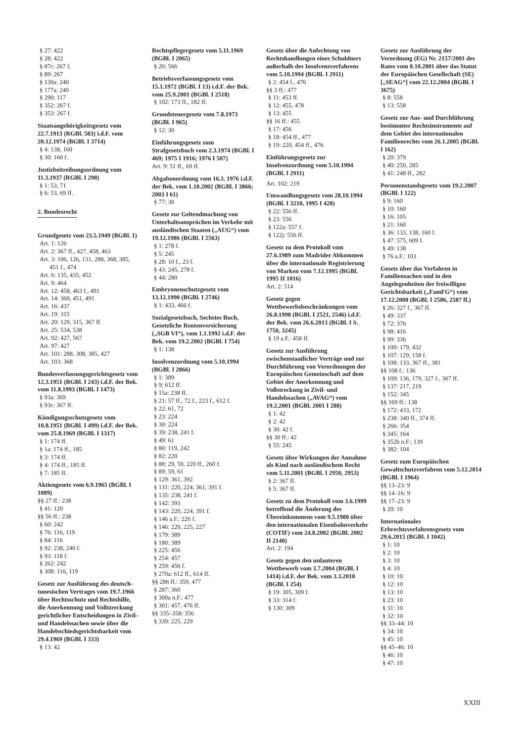§ 27: 422
§ 28: 422
§ 87c: 267 f.
§ 89: 267
§ 130a: 240
§ 177a: 240
§ 290: 117
§ 352: 267 f.
§ 353: 267 f.
Staatsangehörigkeitsgesetz vom 22.7.1913 (RGBl. 583) i.d.F. vom 20.12.1974 (BGBl. I 3714)
§ 4: 138, 160
§ 30: 160 f.
Justizbeitreibungsordnung vom 11.3.1937 (RGBl. I 298)
§ 1: 53, 71
§ 6: 53, 69 ff.
2. Bundesrecht
Grundgesetz vom 23.5.1949 (BGBl. 1)
Art. 1: 126
Art. 2: 367 ff., 427, 458, 463
Art. 3: 106, 126, 131, 288, 368, 385, 451 f., 474
Art. 6: 135, 435, 452
Art. 9: 464
Art. 12: 458, 463 f., 491
Art. 14: 360, 451, 491
Art. 16: 437
Art. 19: 315
Art. 20: 129, 315, 367 ff.
Art. 25: 534, 538
Art. 92: 427, 567
Art. 97: 427
Art. 101: 288, 308, 385, 427
Art. 103: 368
Bundesverfassungsgerichtsgesetz vom 12.3.1951 (BGBl. I 243) i.d.F. der Bek. vom 11.8.1993 (BGBl. I 1473)
§ 93a: 369
§ 93c: 367 ff.
Kündigungsschutzgesetz vom 10.8.1951 (BGBl. I 499) i.d.F. der Bek. vom 25.8.1969 (BGBl. I 1317)
§ 1: 174 ff.
§ 1a: 174 ff., 185
§ 3: 174 ff.
§ 4: 174 ff., 185 ff.
§ 7: 185 ff.
Aktiengesetz vom 6.9.1965 (BGBl. I 1089)
§§ 27 ff.: 238
§ 41: 120
§§ 56 ff.: 238
§ 60: 242
§ 76: 116, 119
§ 84: 116
§ 92: 238, 240 f.
§ 93: 118 f.
§ 262: 242
§ 308: 116, 119
Gesetz zur Ausführung des deutsch-tunesischen Vertrages vom 19.7.1966 über Rechtsschutz und Rechtshilfe, die Anerkennung und Vollstreckung gerichtlicher Entscheidungen in Zivil– und Handelssachen sowie über die Handelsschiedsgerichtsbarkeit vom 29.4.1969 (BGBl. I 333)
§ 13: 42
Rechtspflegergesetz vom 5.11.1969 (BGBl. I 2065)
§ 20: 566
Betriebsverfassungsgesetz vom 15.1.1972 (BGBl. I 13) i.d.F. der Bek. vom 25.9.2001 (BGBl. I 2518)
§ 102: 173 ff., 182 ff.
Grundsteuergesetz vom 7.8.1973 (BGBl. I 965)
§ 12: 30
Einführungsgesetz zum Strafgesetzbuch vom 2.3.1974 (BGBl. I 469; 1975 I 1916; 1976 I 507)
Art. 9: 51 ff., 69 ff.
Abgabenordnung vom 16.3. 1976 i.d.F. der Bek. vom 1.10.2002 (BGBl. I 3866; 2003 I 61)
§ 77: 30
Gesetz zur Geltendmachung von Unterhaltsansprüchen im Verkehr mit ausländischen Staaten („AUG“) vom 19.12.1986 (BGBl. I 2563)
§ 1: 278 f.
§ 5: 245
§ 28: 10 f., 23 f.
§ 43: 245, 278 f.
§ 44: 280
Embryonenschutzgesetz vom 13.12.1990 (BGBl. I 2746)
§ 1: 433, 466 f.
Sozialgesetzbuch, Sechstes Buch, Gesetzliche Rentenversicherung („SGB VI“), vom 1.1.1992 i.d.F. der Bek. vom 19.2.2002 (BGBl. I 754)
§ 1: 138
Insolvenzordnung vom 5.10.1994 (BGBl. I 2866)
§ 1: 389
§ 9: 612 ff.
§ 15a: 238 ff.
§ 21: 57 ff., 72 f., 223 f., 612 f.
§ 22: 61, 72
§ 23: 224
§ 30: 224
§ 39: 238, 241 f.
§ 49: 61
§ 80: 119, 242
§ 82: 220
§ 88: 29, 59, 220 ff., 260 f.
§ 89: 59, 61
§ 129: 361, 392
§ 131: 220, 224, 361, 391 f.
§ 135: 238, 241 f.
§ 142: 393
§ 143: 220, 224, 391 f.
§ 146 a.F.: 226 f.
§ 146: 220, 225, 227
§ 179: 389
§ 180: 389
§ 225: 456
§ 254: 457
§ 259: 456 f.
§ 270a: 612 ff., 614 ff.
§§ 286 ff.: 359, 477
§ 287: 360
§ 300a n.F.: 477
§ 301: 457, 476 ff.
§§ 335–358: 356
§ 339: 225, 229
Gesetz über die Anfechtung von Rechtshandlungen eines Schuldners außerhalb des Insolvenzverfahrens vom 5.10.1994 (BGBl. I 2911)
§ 2: 454 f., 476
§§ 3 ff.: 477
§ 11: 453 ff.
§ 12: 455, 478
§ 13: 455
§§ 16 ff.: 455
§ 17: 456
§ 18: 454 ff., 477
§ 19: 220, 454 ff., 476
Einführungsgesetz zur Insolvenzordnung vom 5.10.1994 (BGBl. I 2911)
Art. 102: 219
Umwandlungsgesetz vom 28.10.1994 (BGBl. I 3210, 1995 I 428)
§ 22: 556 ff.
§ 23: 556
§ 122a: 557 f.
§ 122j: 556 ff.
Gesetz zu dem Protokoll vom 27.6.1989 zum Madrider Abkommen über die internationale Registrierung von Marken vom 7.12.1995 (BGBl. 1995 II 1016)
Art. 2: 514
Gesetz gegen Wettbewerbsbeschränkungen vom 26.8.1998 (BGBl. I 2521, 2546) i.d.F. der Bek. vom 26.6.2013 (BGBl. I S. 1750, 3245)
§ 19 a.F.: 458 ff.
Gesetz zur Ausführung zwischenstaatlicher Verträge und zur Durchführung von Verordnungen der Europäischen Gemeinschaft auf dem Gebiet der Anerkennung und Vollstreckung in Zivil- und Handelssachen („AVAG“) vom 19.2.2001 (BGBl. 2001 I 288)
§ 1: 42
§ 2: 42
§ 30: 42 f.
§§ 30 ff.: 42
§ 55: 245
Gesetz über Wirkungen der Annahme als Kind nach ausländischem Recht vom 5.11.2001 (BGBl. I 2950, 2953)
§ 2: 367 ff.
§ 5: 367 ff.
Gesetz zu dem Protokoll vom 3.6.1999 betreffend die Änderung des Übereinkommens vom 9.5.1980 über den internationalen Eisenbahnverkehr (COTIF) vom 24.8.2002 (BGBl. 2002 II 2140)
Art. 2: 194
Gesetz gegen den unlauteren Wettbewerb vom 3.7.2004 (BGBl. I 1414) i.d.F. der Bek. vom 3.3.2010 (BGBl. I 254)
§ 19: 305, 309 f.
§ 33: 314 f.
§ 130: 309
Gesetz zur Ausführung der Verordnung (EG) Nr. 2157/2001 des Rates vom 8.10.2001 über das Statut der Europäischen Gesellschaft (SE) [„SEAG“] vom 22.12.2004 (BGBl. I 3675)
§ 8: 558
§ 13: 558
Gesetz zur Aus- und Durchführung bestimmter Rechtsinstrumente auf dem Gebiet des internationalen Familienrechts vom 26.1.2005 (BGBl. I 162)
§ 20: 379
§ 40: 250, 285
§ 41: 248 ff., 282
Personenstandsgesetz vom 19.2.2007 (BGBl. I 122)
§ 9: 160
§ 10: 160
§ 16: 105
§ 21: 160
§ 36: 133, 138, 160 f.
§ 47: 575, 609 f.
§ 49: 138
§ 76 a.F.: 103
Gesetz über das Verfahren in Familiensachen und in den Angelegenheiten der freiwilligen Gerichtsbarkeit („FamFG“) vom 17.12.2008 (BGBl. I 2586, 2587 ff.)
§ 26: 327 f., 367 ff.
§ 49: 337
§ 72: 376
§ 98: 416
§ 99: 336
§ 100: 179, 432
§ 107: 129, 158 f.
§ 108: 133, 367 ff., 381
§§ 108 f.: 136
§ 109: 136, 179, 327 f., 367 ff.
§ 137: 217, 219
§ 152: 345
§§ 169 ff.: 138
§ 172: 433, 172
§ 238: 340 ff., 374 ff.
§ 266: 354
§ 345: 164
§ 352b n.F.: 139
§ 382: 104
Gesetz zum Europäischen Gewaltschutzverfahren vom 5.12.2014 (BGBl. I 1964)
§§ 13–23: 9
§§ 14–16: 9
§§ 17–23: 9
§ 20: 10
Internationales Erbrechtsverfahrensgesetz vom 29.6.2015 (BGBl. I 1042)
§ 1: 10
§ 2: 10
§ 3: 10
§ 4: 10
§ 10: 10
§ 12: 10
§ 13: 10
§ 23: 10
§ 31: 10
§ 32: 10
§§ 33–44: 10
§ 34: 10
§ 45: 10
§§ 45–46: 10
§ 46: 10
§ 47: 10
XXIII